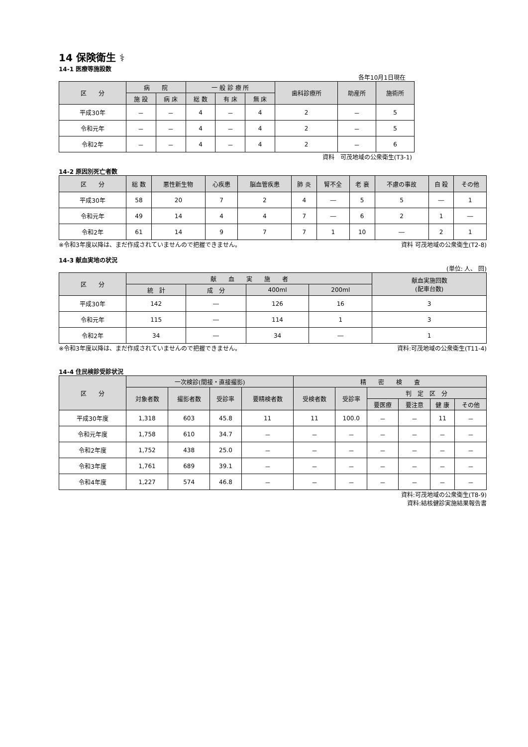14 保険衛生 ⚕
14-1 医療等施設数
各年10月1日現在
| 区 分 | 病 院 | | 一 般 診 療 所 | | | 歯科診療所 | 助産所 | 施術所 |
| --- | --- | --- | --- | --- | --- | --- | --- | --- |
| | 施 設 | 病 床 | 総 数 | 有 床 | 無 床 | | | |
| 平成30年 | － | － | 4 | － | 4 | 2 | － | 5 |
| 令和元年 | － | － | 4 | － | 4 | 2 | － | 5 |
| 令和2年 | － | － | 4 | － | 4 | 2 | － | 6 |
資料　可茂地域の公衆衛生(T3-1)
14-2 原因別死亡者数
| 区 分 | 総 数 | 悪性新生物 | 心疾患 | 脳血管疾患 | 肺 炎 | 腎不全 | 老 衰 | 不慮の事故 | 自 殺 | その他 |
| --- | --- | --- | --- | --- | --- | --- | --- | --- | --- | --- |
| 平成30年 | 58 | 20 | 7 | 2 | 4 | ― | 5 | 5 | ― | 1 |
| 令和元年 | 49 | 14 | 4 | 4 | 7 | ― | 6 | 2 | 1 | ― |
| 令和2年 | 61 | 14 | 9 | 7 | 7 | 1 | 10 | ― | 2 | 1 |
※令和3年度以降は、まだ作成されていませんので把握できません。 資料 可茂地域の公衆衛生(T2-8)
14-3 献血実地の状況
(単位: 人、 回)
| 区 分 | 献 血 実 施 者 | | | | 献血実施回数 (配車台数) |
| --- | --- | --- | --- | --- | --- |
| | 統 計 | 成 分 | 400ml | 200ml | |
| 平成30年 | 142 | ― | 126 | 16 | 3 |
| 令和元年 | 115 | ― | 114 | 1 | 3 |
| 令和2年 | 34 | ― | 34 | ― | 1 |
※令和3年度以降は、まだ作成されていませんので把握できません。 資料:可茂地域の公衆衛生(T11-4)
14-4 住民検診受診状況
| 区 分 | 一次検診(間接・直接撮影) | | | | 精 密 検 査 | | | | | |
| --- | --- | --- | --- | --- | --- | --- | --- | --- | --- | --- |
| | 対象者数 | 撮影者数 | 受診率 | 要精検者数 | 受検者数 | 受診率 | 判 定 区 分 | | | |
| | | | | | | | 要医療 | 要注意 | 健 康 | その他 |
| 平成30年度 | 1,318 | 603 | 45.8 | 11 | 11 | 100.0 | － | － | 11 | － |
| 令和元年度 | 1,758 | 610 | 34.7 | － | － | － | － | － | － | － |
| 令和2年度 | 1,752 | 438 | 25.0 | － | － | － | － | － | － | － |
| 令和3年度 | 1,761 | 689 | 39.1 | － | － | － | － | － | － | － |
| 令和4年度 | 1,227 | 574 | 46.8 | － | － | － | － | － | － | － |
資料:可茂地域の公衆衛生(T8-9)
資料:結核健診実施結果報告書